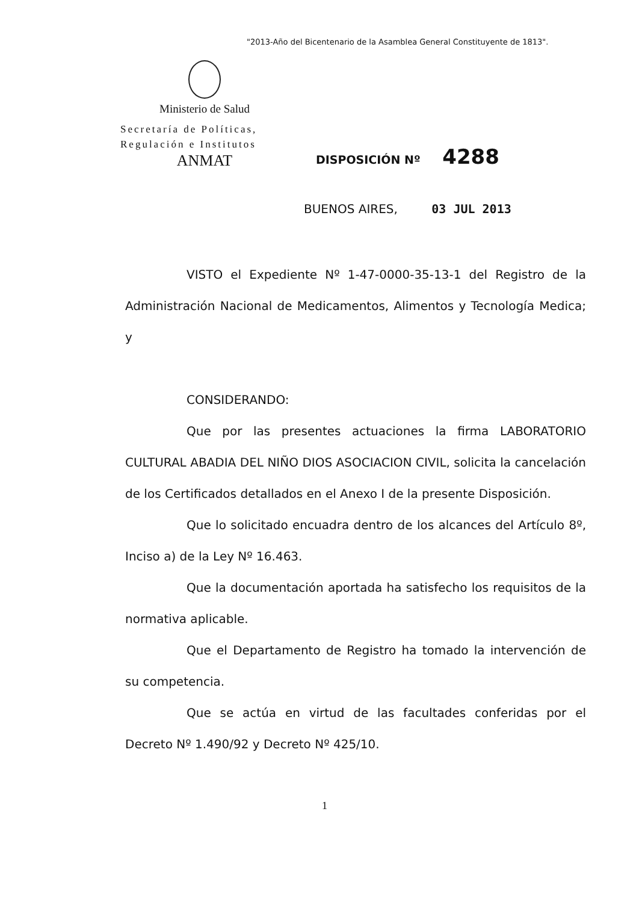"2013-Año del Bicentenario de la Asamblea General Constituyente de 1813".
Ministerio de Salud
Secretaría de Políticas,
Regulación e Institutos
ANMAT
DISPOSICIÓN Nº 4288
BUENOS AIRES, 03 JUL 2013
VISTO el Expediente Nº 1-47-0000-35-13-1 del Registro de la Administración Nacional de Medicamentos, Alimentos y Tecnología Medica; y
CONSIDERANDO:
Que por las presentes actuaciones la firma LABORATORIO CULTURAL ABADIA DEL NIÑO DIOS ASOCIACION CIVIL, solicita la cancelación de los Certificados detallados en el Anexo I de la presente Disposición.
Que lo solicitado encuadra dentro de los alcances del Artículo 8º, Inciso a) de la Ley Nº 16.463.
Que la documentación aportada ha satisfecho los requisitos de la normativa aplicable.
Que el Departamento de Registro ha tomado la intervención de su competencia.
Que se actúa en virtud de las facultades conferidas por el Decreto Nº 1.490/92 y Decreto Nº 425/10.
1